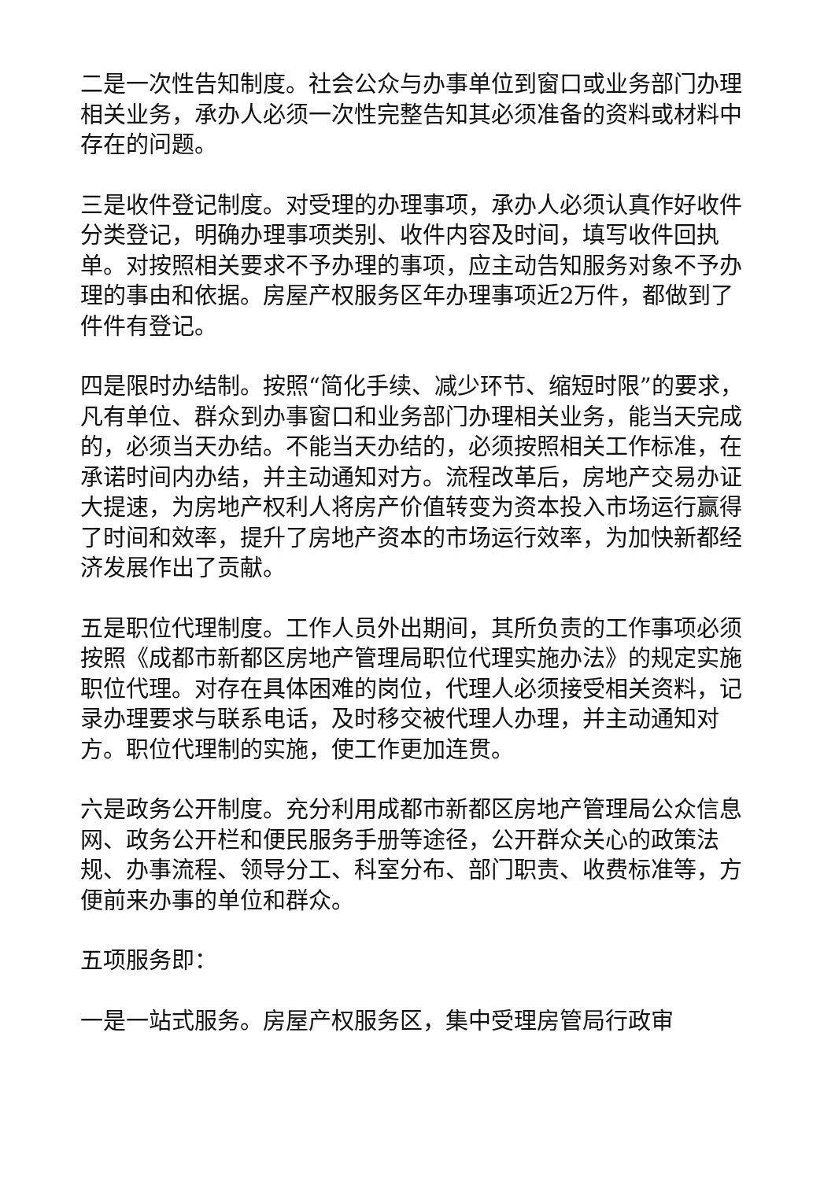二是一次性告知制度。社会公众与办事单位到窗口或业务部门办理相关业务，承办人必须一次性完整告知其必须准备的资料或材料中存在的问题。
三是收件登记制度。对受理的办理事项，承办人必须认真作好收件分类登记，明确办理事项类别、收件内容及时间，填写收件回执单。对按照相关要求不予办理的事项，应主动告知服务对象不予办理的事由和依据。房屋产权服务区年办理事项近2万件，都做到了件件有登记。
四是限时办结制。按照“简化手续、减少环节、缩短时限”的要求，凡有单位、群众到办事窗口和业务部门办理相关业务，能当天完成的，必须当天办结。不能当天办结的，必须按照相关工作标准，在承诺时间内办结，并主动通知对方。流程改革后，房地产交易办证大提速，为房地产权利人将房产价值转变为资本投入市场运行赢得了时间和效率，提升了房地产资本的市场运行效率，为加快新都经济发展作出了贡献。
五是职位代理制度。工作人员外出期间，其所负责的工作事项必须按照《成都市新都区房地产管理局职位代理实施办法》的规定实施职位代理。对存在具体困难的岗位，代理人必须接受相关资料，记录办理要求与联系电话，及时移交被代理人办理，并主动通知对方。职位代理制的实施，使工作更加连贯。
六是政务公开制度。充分利用成都市新都区房地产管理局公众信息网、政务公开栏和便民服务手册等途径，公开群众关心的政策法规、办事流程、领导分工、科室分布、部门职责、收费标准等，方便前来办事的单位和群众。
五项服务即：
一是一站式服务。房屋产权服务区，集中受理房管局行政审